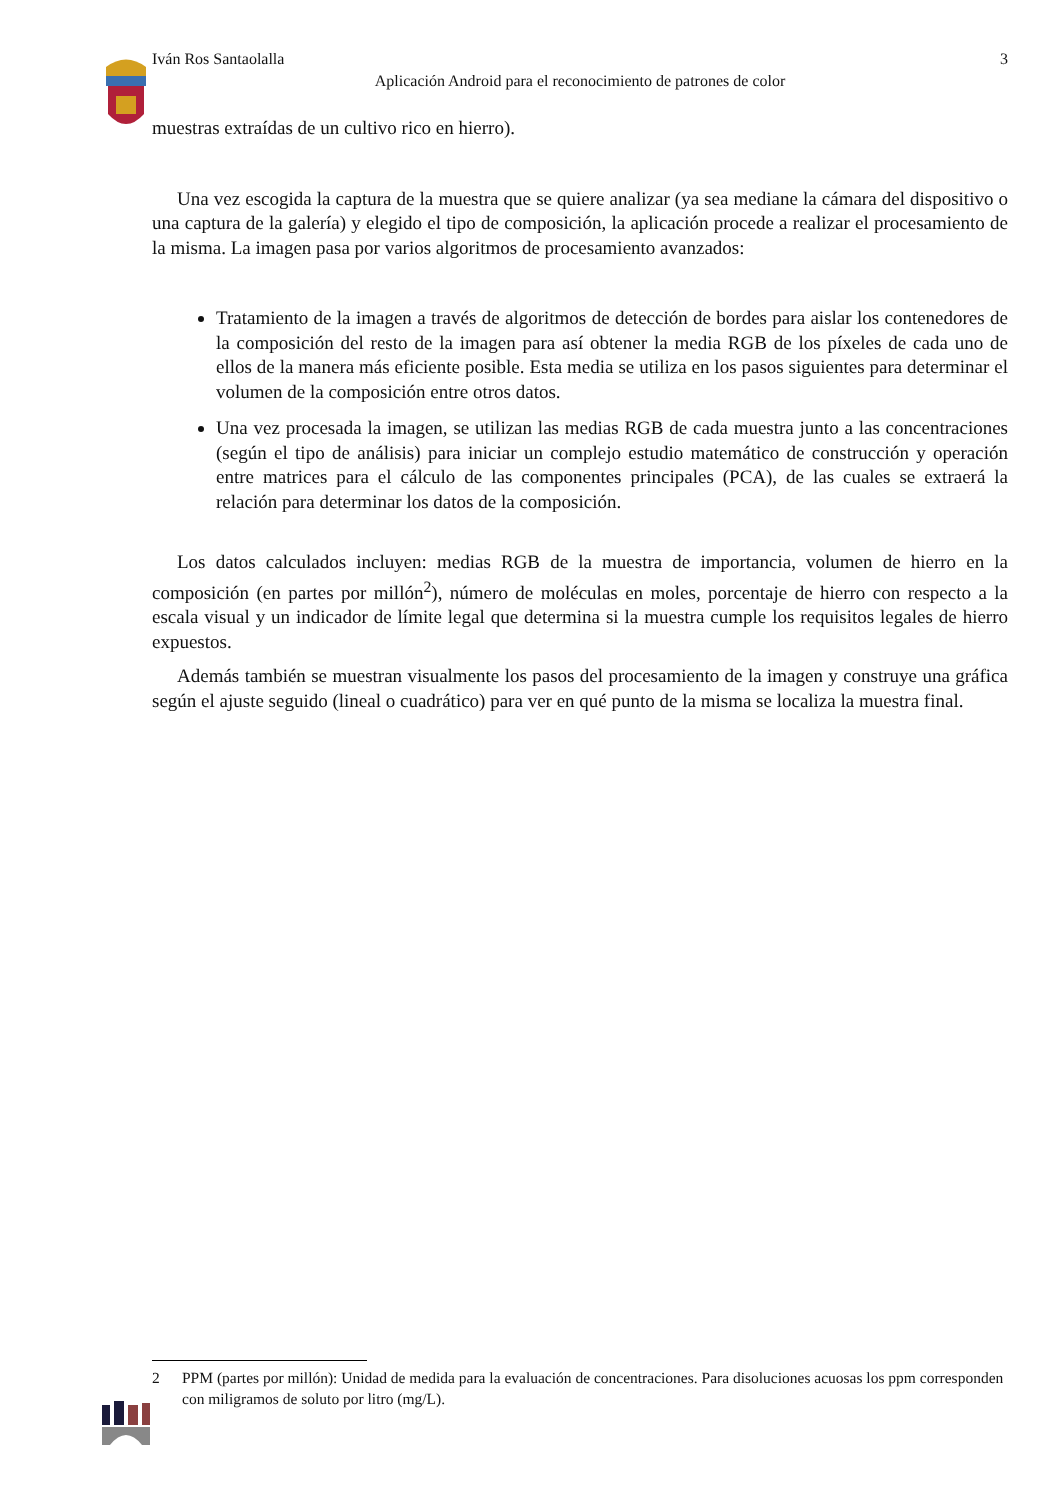Iván Ros Santaolalla 3
Aplicación Android para el reconocimiento de patrones de color
muestras extraídas de un cultivo rico en hierro).
Una vez escogida la captura de la muestra que se quiere analizar (ya sea mediane la cámara del dispositivo o una captura de la galería) y elegido el tipo de composición, la aplicación procede a realizar el procesamiento de la misma. La imagen pasa por varios algoritmos de procesamiento avanzados:
Tratamiento de la imagen a través de algoritmos de detección de bordes para aislar los contenedores de la composición del resto de la imagen para así obtener la media RGB de los píxeles de cada uno de ellos de la manera más eficiente posible. Esta media se utiliza en los pasos siguientes para determinar el volumen de la composición entre otros datos.
Una vez procesada la imagen, se utilizan las medias RGB de cada muestra junto a las concentraciones (según el tipo de análisis) para iniciar un complejo estudio matemático de construcción y operación entre matrices para el cálculo de las componentes principales (PCA), de las cuales se extraerá la relación para determinar los datos de la composición.
Los datos calculados incluyen: medias RGB de la muestra de importancia, volumen de hierro en la composición (en partes por millón<sup>2</sup>), número de moléculas en moles, porcentaje de hierro con respecto a la escala visual y un indicador de límite legal que determina si la muestra cumple los requisitos legales de hierro expuestos.
Además también se muestran visualmente los pasos del procesamiento de la imagen y construye una gráfica según el ajuste seguido (lineal o cuadrático) para ver en qué punto de la misma se localiza la muestra final.
2 PPM (partes por millón): Unidad de medida para la evaluación de concentraciones. Para disoluciones acuosas los ppm corresponden con miligramos de soluto por litro (mg/L).